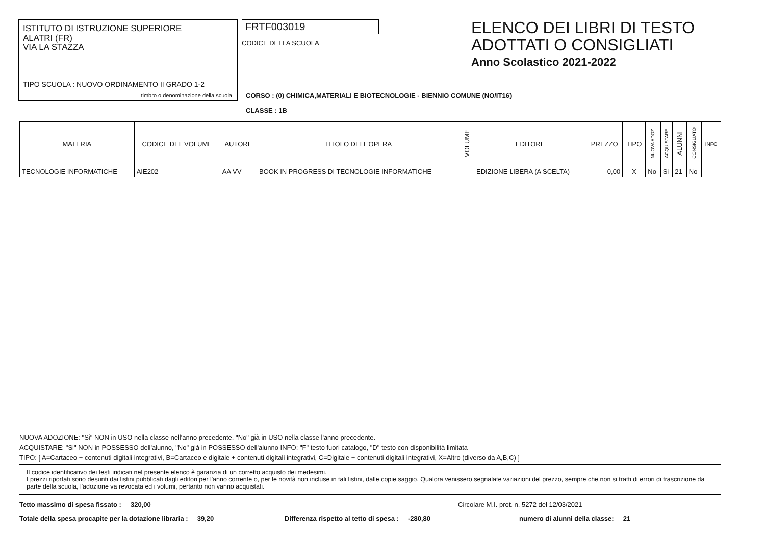ISTITUTO DI ISTRUZIONE SUPERIORE
ALATRI (FR)
VIA LA STAZZA
TIPO SCUOLA : NUOVO ORDINAMENTO II GRADO 1-2
timbro o denominazione della scuola
FRTF003019
CODICE DELLA SCUOLA
ELENCO DEI LIBRI DI TESTO
ADOTTATI O CONSIGLIATI
Anno Scolastico 2021-2022
CORSO : (0) CHIMICA,MATERIALI E BIOTECNOLOGIE - BIENNIO COMUNE (NO/IT16)
CLASSE : 1B
| MATERIA | CODICE DEL VOLUME | AUTORE | TITOLO DELL'OPERA | VOLUME | EDITORE | PREZZO | TIPO | NUOVA ADOZ. | ACQUISTARE | ALUNNI | CONSIGLIATO | INFO |
| --- | --- | --- | --- | --- | --- | --- | --- | --- | --- | --- | --- | --- |
| TECNOLOGIE INFORMATICHE | AIE202 | AA VV | BOOK IN PROGRESS DI TECNOLOGIE INFORMATICHE | | EDIZIONE LIBERA (A SCELTA) | 0,00 | X | No | Si | 21 | No | |
NUOVA ADOZIONE: "Si" NON in USO nella classe nell'anno precedente, "No" già in USO nella classe l'anno precedente.
ACQUISTARE: "Si" NON in POSSESSO dell'alunno, "No" già in POSSESSO dell'alunno INFO: "F" testo fuori catalogo, "D" testo con disponibilità limitata
TIPO: [ A=Cartaceo + contenuti digitali integrativi, B=Cartaceo e digitale + contenuti digitali integrativi, C=Digitale + contenuti digitali integrativi, X=Altro (diverso da A,B,C) ]
Il codice identificativo dei testi indicati nel presente elenco è garanzia di un corretto acquisto dei medesimi.
I prezzi riportati sono desunti dai listini pubblicati dagli editori per l'anno corrente o, per le novità non incluse in tali listini, dalle copie saggio. Qualora venissero segnalate variazioni del prezzo, sempre che non si tratti di errori di trascrizione da parte della scuola, l'adozione va revocata ed i volumi, pertanto non vanno acquistati.
Tetto massimo di spesa fissato : 320,00 Circolare M.I. prot. n. 5272 del 12/03/2021
Totale della spesa procapite per la dotazione libraria : 39,20 Differenza rispetto al tetto di spesa : -280,80 numero di alunni della classe: 21